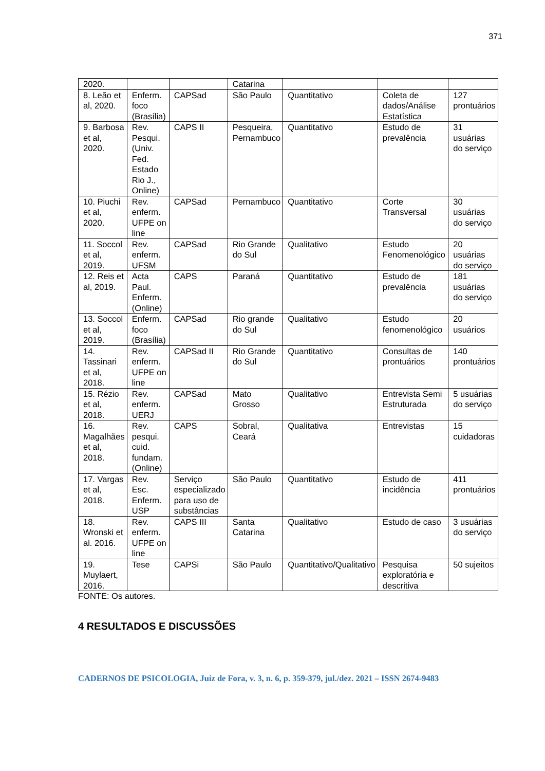371
| 2020. | | | Catarina | | | |
| 8. Leão et al, 2020. | Enferm. foco (Brasília) | CAPSad | São Paulo | Quantitativo | Coleta de dados/Análise Estatística | 127 prontuários |
| 9. Barbosa et al, 2020. | Rev. Pesqui. (Univ. Fed. Estado Rio J., Online) | CAPS II | Pesqueira, Pernambuco | Quantitativo | Estudo de prevalência | 31 usuárias do serviço |
| 10. Piuchi et al, 2020. | Rev. enferm. UFPE on line | CAPSad | Pernambuco | Quantitativo | Corte Transversal | 30 usuárias do serviço |
| 11. Soccol et al, 2019. | Rev. enferm. UFSM | CAPSad | Rio Grande do Sul | Qualitativo | Estudo Fenomenológico | 20 usuárias do serviço |
| 12. Reis et al, 2019. | Acta Paul. Enferm. (Online) | CAPS | Paraná | Quantitativo | Estudo de prevalência | 181 usuárias do serviço |
| 13. Soccol et al, 2019. | Enferm. foco (Brasília) | CAPSad | Rio grande do Sul | Qualitativo | Estudo fenomenológico | 20 usuários |
| 14. Tassinari et al, 2018. | Rev. enferm. UFPE on line | CAPSad II | Rio Grande do Sul | Quantitativo | Consultas de prontuários | 140 prontuários |
| 15. Rézio et al, 2018. | Rev. enferm. UERJ | CAPSad | Mato Grosso | Qualitativo | Entrevista Semi Estruturada | 5 usuárias do serviço |
| 16. Magalhães et al, 2018. | Rev. pesqui. cuid. fundam. (Online) | CAPS | Sobral, Ceará | Qualitativa | Entrevistas | 15 cuidadoras |
| 17. Vargas et al, 2018. | Rev. Esc. Enferm. USP | Serviço especializado para uso de substâncias | São Paulo | Quantitativo | Estudo de incidência | 411 prontuários |
| 18. Wronski et al. 2016. | Rev. enferm. UFPE on line | CAPS III | Santa Catarina | Qualitativo | Estudo de caso | 3 usuárias do serviço |
| 19. Muylaert, 2016. | Tese | CAPSi | São Paulo | Quantitativo/Qualitativo | Pesquisa exploratória e descritiva | 50 sujeitos |
FONTE: Os autores.
4 RESULTADOS E DISCUSSÕES
CADERNOS DE PSICOLOGIA, Juiz de Fora, v. 3, n. 6, p. 359-379, jul./dez. 2021 – ISSN 2674-9483